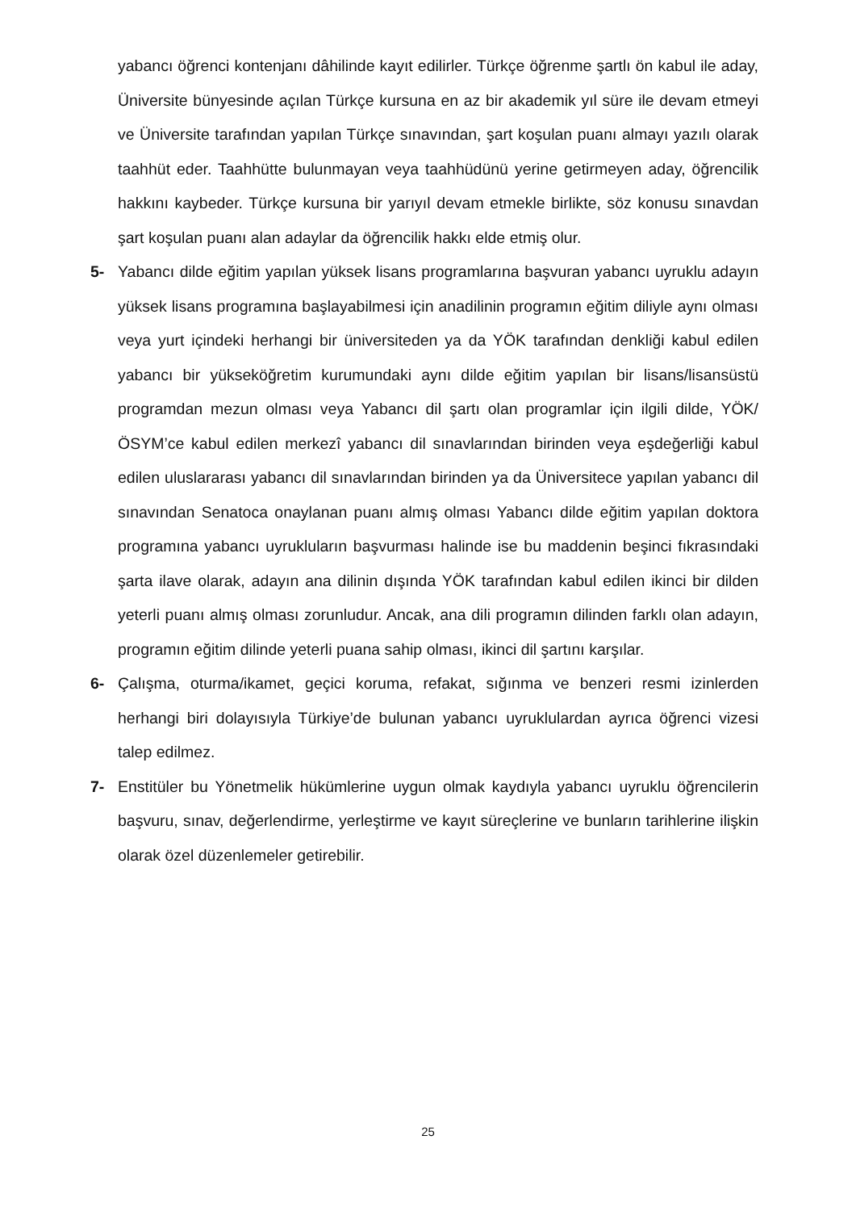yabancı öğrenci kontenjanı dâhilinde kayıt edilirler. Türkçe öğrenme şartlı ön kabul ile aday, Üniversite bünyesinde açılan Türkçe kursuna en az bir akademik yıl süre ile devam etmeyi ve Üniversite tarafından yapılan Türkçe sınavından, şart koşulan puanı almayı yazılı olarak taahhüt eder. Taahhütte bulunmayan veya taahhüdünü yerine getirmeyen aday, öğrencilik hakkını kaybeder. Türkçe kursuna bir yarıyıl devam etmekle birlikte, söz konusu sınavdan şart koşulan puanı alan adaylar da öğrencilik hakkı elde etmiş olur.
5- Yabancı dilde eğitim yapılan yüksek lisans programlarına başvuran yabancı uyruklu adayın yüksek lisans programına başlayabilmesi için anadilinin programın eğitim diliyle aynı olması veya yurt içindeki herhangi bir üniversiteden ya da YÖK tarafından denkliği kabul edilen yabancı bir yükseköğretim kurumundaki aynı dilde eğitim yapılan bir lisans/lisansüstü programdan mezun olması veya Yabancı dil şartı olan programlar için ilgili dilde, YÖK/ÖSYM’ce kabul edilen merkezî yabancı dil sınavlarından birinden veya eşdeğerliği kabul edilen uluslararası yabancı dil sınavlarından birinden ya da Üniversitece yapılan yabancı dil sınavından Senatoca onaylanan puanı almış olması Yabancı dilde eğitim yapılan doktora programına yabancı uyrukluların başvurması halinde ise bu maddenin beşinci fıkrasındaki şarta ilave olarak, adayın ana dilinin dışında YÖK tarafından kabul edilen ikinci bir dilden yeterli puanı almış olması zorunludur. Ancak, ana dili programın dilinden farklı olan adayın, programın eğitim dilinde yeterli puana sahip olması, ikinci dil şartını karşılar.
6- Çalışma, oturma/ikamet, geçici koruma, refakat, sığınma ve benzeri resmi izinlerden herhangi biri dolayısıyla Türkiye’de bulunan yabancı uyruklulardan ayrıca öğrenci vizesi talep edilmez.
7- Enstitüler bu Yönetmelik hükümlerine uygun olmak kaydıyla yabancı uyruklu öğrencilerin başvuru, sınav, değerlendirme, yerleştirme ve kayıt süreçlerine ve bunların tarihlerine ilişkin olarak özel düzenlemeler getirebilir.
25